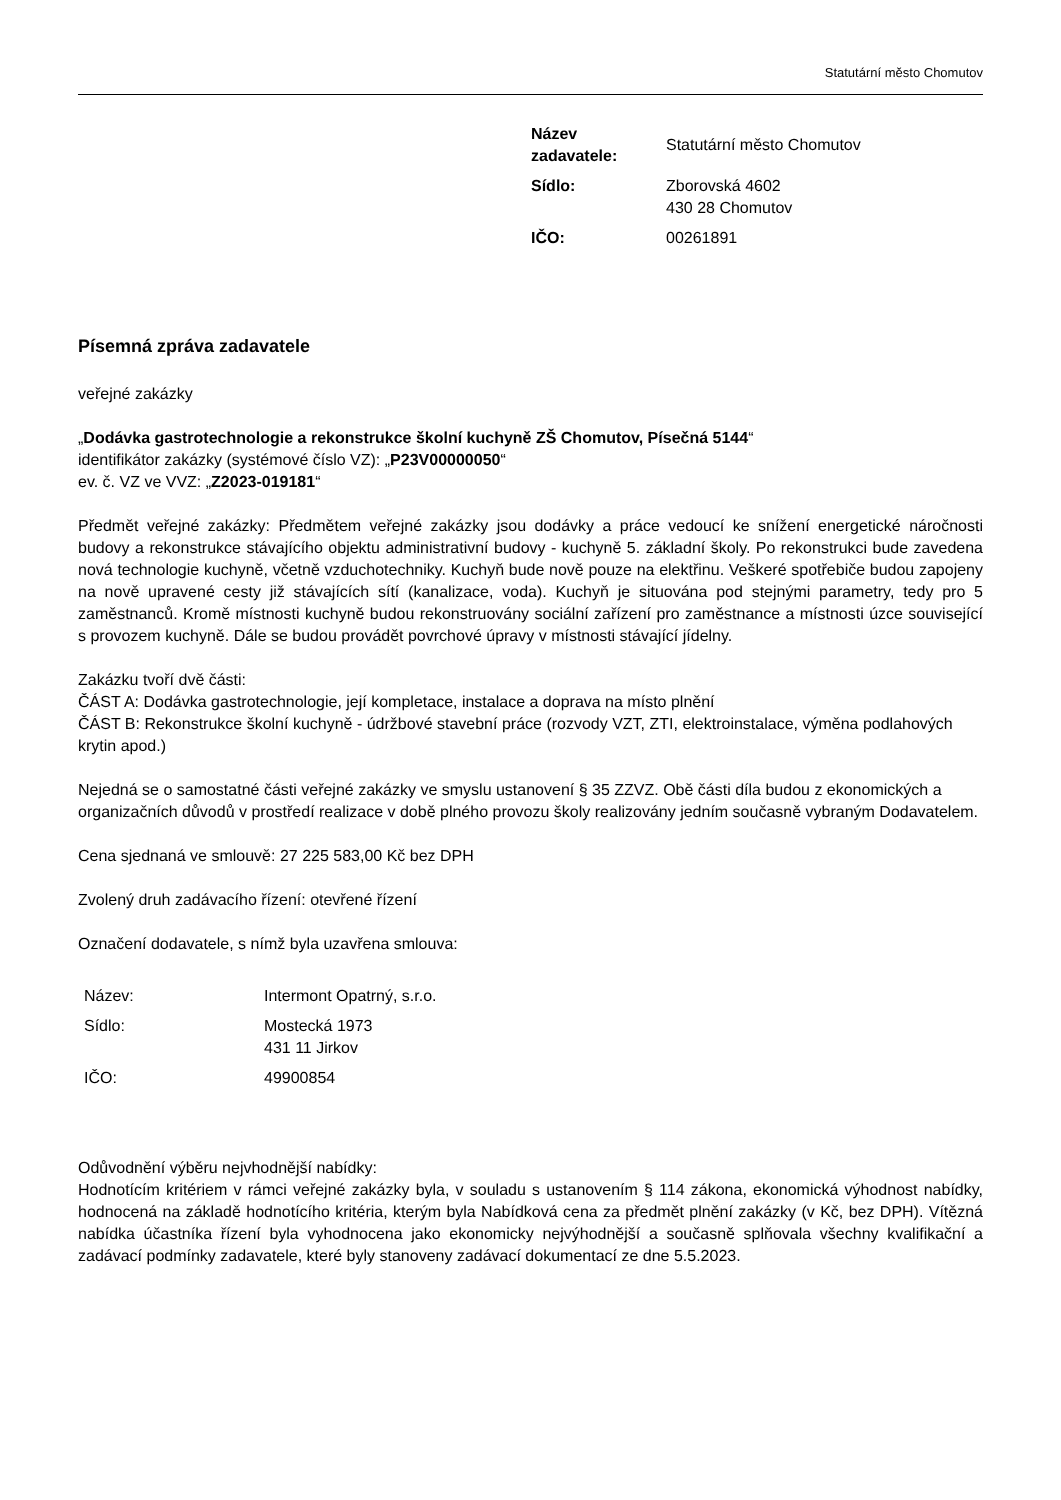Statutární město Chomutov
| Název zadavatele: | Statutární město Chomutov |
| Sídlo: | Zborovská 4602 430 28 Chomutov |
| IČO: | 00261891 |
Písemná zpráva zadavatele
veřejné zakázky
„Dodávka gastrotechnologie a rekonstrukce školní kuchyně ZŠ Chomutov, Písečná 5144“
identifikátor zakázky (systémové číslo VZ): „P23V00000050“
ev. č. VZ ve VVZ: „Z2023-019181“
Předmět veřejné zakázky: Předmětem veřejné zakázky jsou dodávky a práce vedoucí ke snížení energetické náročnosti budovy a rekonstrukce stávajícího objektu administrativní budovy - kuchyně 5. základní školy. Po rekonstrukci bude zavedena nová technologie kuchyně, včetně vzduchotechniky. Kuchyň bude nově pouze na elektřinu. Veškeré spotřebiče budou zapojeny na nově upravené cesty již stávajících sítí (kanalizace, voda). Kuchyň je situována pod stejnými parametry, tedy pro 5 zaměstnanců. Kromě místnosti kuchyně budou rekonstruovány sociální zařízení pro zaměstnance a místnosti úzce související s provozem kuchyně. Dále se budou provádět povrchové úpravy v místnosti stávající jídelny.
Zakázku tvoří dvě části:
ČÁST A: Dodávka gastrotechnologie, její kompletace, instalace a doprava na místo plnění
ČÁST B: Rekonstrukce školní kuchyně - údržbové stavební práce (rozvody VZT, ZTI, elektroinstalace, výměna podlahových krytin apod.)
Nejedná se o samostatné části veřejné zakázky ve smyslu ustanovení § 35 ZZVZ. Obě části díla budou z ekonomických a organizačních důvodů v prostředí realizace v době plného provozu školy realizovány jedním současně vybraným Dodavatelem.
Cena sjednaná ve smlouvě: 27 225 583,00 Kč bez DPH
Zvolený druh zadávacího řízení: otevřené řízení
Označení dodavatele, s nímž byla uzavřena smlouva:
| Název: | Intermont Opatrný, s.r.o. |
| Sídlo: | Mostecká 1973 431 11 Jirkov |
| IČO: | 49900854 |
Odůvodnění výběru nejvhodnější nabídky:
Hodnotícím kritériem v rámci veřejné zakázky byla, v souladu s ustanovením § 114 zákona, ekonomická výhodnost nabídky, hodnocená na základě hodnotícího kritéria, kterým byla Nabídková cena za předmět plnění zakázky (v Kč, bez DPH). Vítězná nabídka účastníka řízení byla vyhodnocena jako ekonomicky nejvýhodnější a současně splňovala všechny kvalifikační a zadávací podmínky zadavatele, které byly stanoveny zadávací dokumentací ze dne 5.5.2023.